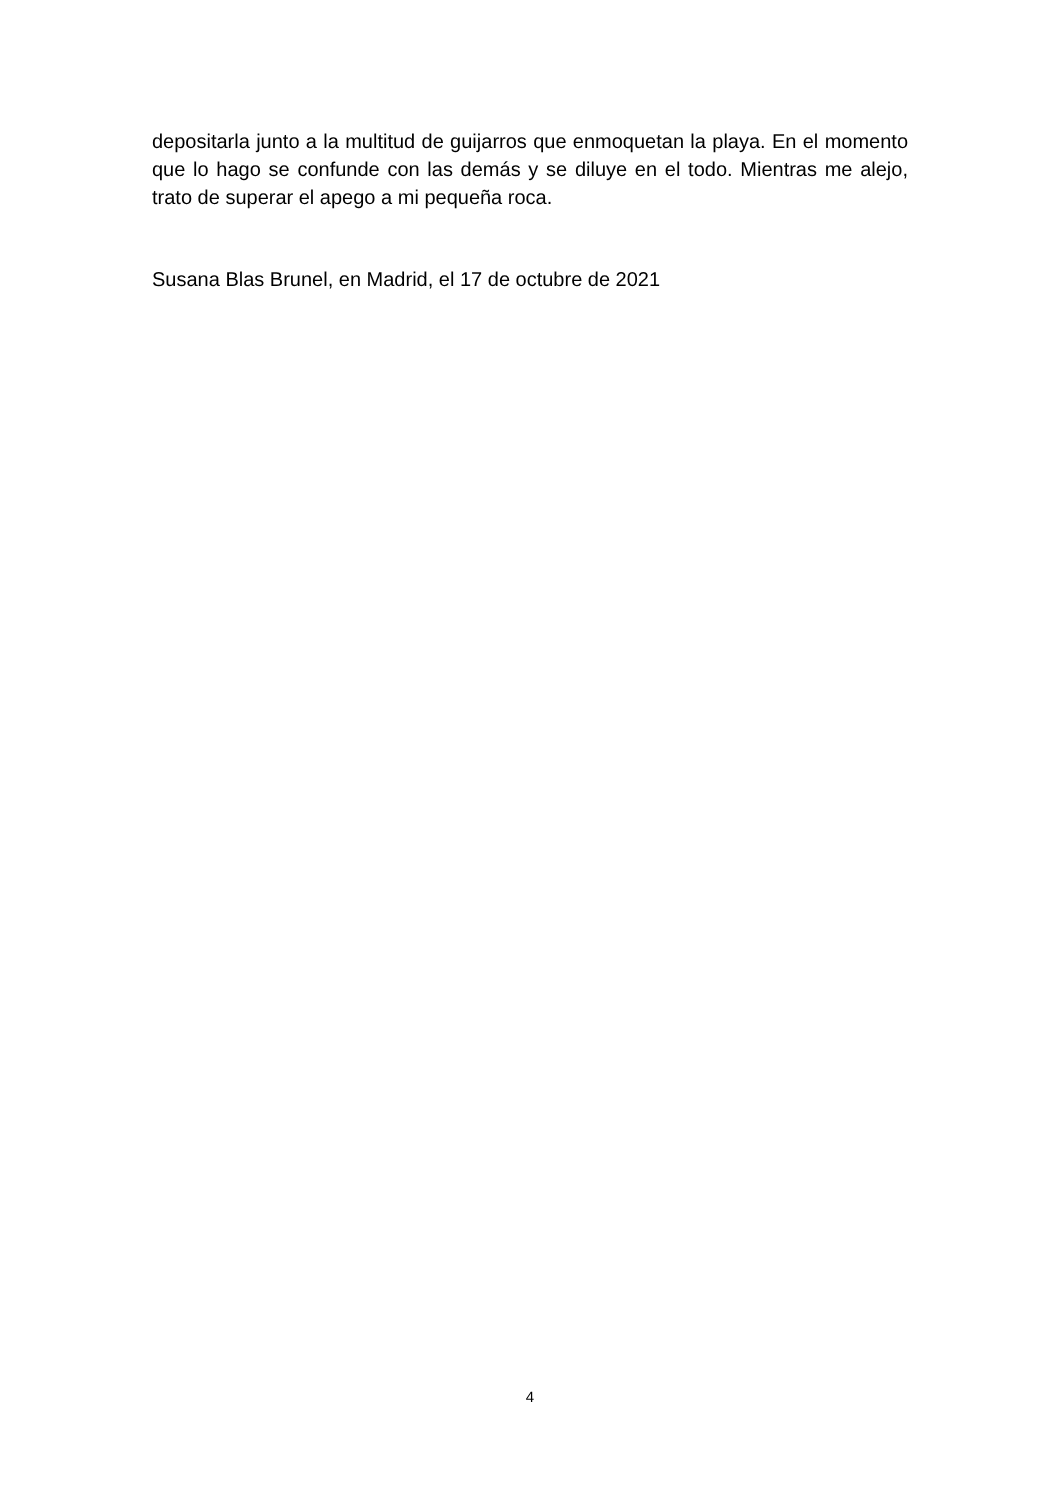depositarla junto a la multitud de guijarros que enmoquetan la playa. En el momento que lo hago se confunde con las demás y se diluye en el todo. Mientras me alejo, trato de superar el apego a mi pequeña roca.
Susana Blas Brunel, en Madrid, el 17 de octubre de 2021
4